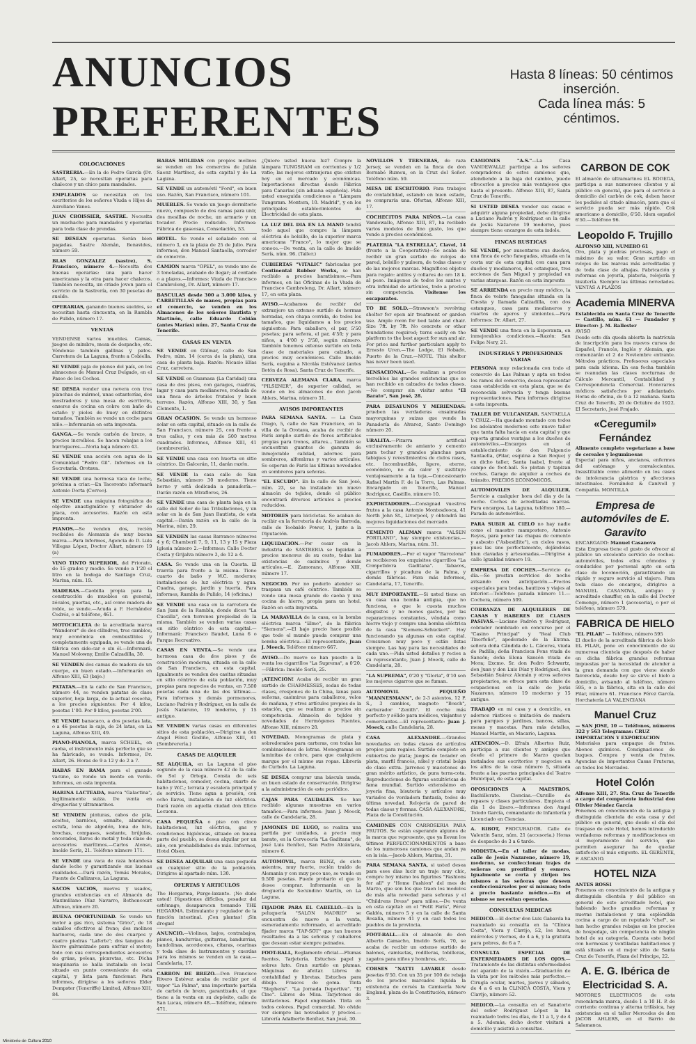ANUNCIOS PREFERENTES
Hasta 8 líneas: 50 céntimos inserción.
Cada línea más: 5 céntimos.
COLOCACIONES
SASTRERIA.—En la de Pedro García (Dr. Allart, 25, se necesitan operarias para chalecos y un chico para mandados.
EMPLEADOS se necesitan en los escritorios de los señores Viuda e Hijos de Aureliano Yanes.
JUAN CROISSIER, SASTRE. Necesita un muchacho para mandados y operarias para toda clase de prendas.
SE DESEAN operarias. Serán bien pagadas. Sastre Alemán, Benavides, número 59.
BLAS GONZALEZ (sastre), S. Francisco, número 4.—Necesita dos buenas operarias: una para hacer americanas y la otra para hacer chalecos. También necesita, un criado joven para el servicio de la Sastrería, con 30 pesetas de sueldo.
OPERARIAS, ganando buenos sueldos, se necesitan hasta cincuenta, en la Rambla de Pulido, número 17.
VENTAS
VENDENSE varios muebles. Camas, juegos de mimbre, mesa de despacho, etc. Véndense también gallinas y patos. Carretera de La Laguna, frente a Cobiella.
SE VENDE paja de pienso del país, en los almacenes de Manuel Cruz Delgado, en el Paseo de los Coches.
SE DESEA vender una nevera con tres planchas de mármol, unas estanterías, dos mostradores y una mesa de escritorio, enseres de cocina en cobre con baño de estaño y pieles de buey en distintos tamaños. También se vende un coche para niño.—Informarán en esta imprenta.
GANGA.—Se vende carbón de brezo, a precios increíbles. Se hacen rebajas a los burriqueros.—Noria baja número 43.
SE VENDE una acción con agua de la Comunidad "Pedro Gil". Informes en la Secretaría. Orotava.
SE VENDE una hermosa vaca de leche, próxima a criar.—En Tacoronte informará Antonio Dorta (Correo).
SE VENDE una máquina fotográfica de objetivo anastigmático y obturador de placa, con accesorios. Razón en esta imprenta.
PIANOS.—Se venden dos, recién recibidos de Alemania de muy buena marca.—Para informes, Agencia de D. Luis Villegas López, Doctor Allart, número 19 (a)
VINO TINTO SUPERIOR, del Priorato, de 15 grados y medio. Se vende a 1'20 el litro en la bodega de Santiago Cruz, Marina, núm. 19.
MADERAS.—Caobilla propia para la construcción de muebles en general, zócalos, puertas, etc., así como madera de roble, se vende.—Acuda a F. Hernández Cedrés, o al teléfono, 461.
MOTOCICLETA de la acreditada marca "Wanderer" de dos cilindros, tres cambios, muy económica en combustibles y completamente equipada, se vende una de fábrica con side-car o sin él.—Informará, Manuel Molowny, Emilio Calzadilla, 30.
SE VENDEN dos camas de madera de un cuerpo, en buen estado.—Informarán en Alfonso XIII, 63 (bajo.)
PATATAS.—En la calle de San Francisco, número 44, se venden patatas de clase superior, hoja larga, de la actual cosecha, a los precios siguientes: Por 4 kilos, pesetas 1'00. Por 9 kilos, pesetas 2'00.
SE VENDE banacaco, a dos pesetas lata, o a 46 pesetas la caja, de 24 latas, en La Laguna, Alfonso XIII, 49.
PIANO-PIANOLA, marca SCHEEL, en caoba, el instrumento más perfecto que se ha fabricado, se vende. Informes, Dr. Allart, 26. Horas de 9 a 12 y de 2 a 7.
HABAS EN RAMA para el ganado vacuno, se vende un monte en verde. Informes, en esta imprenta.
HARINA LACTEADA, marca "Galactina", legítimamente suiza. De venta en droguerías y ultramarinos.
SE VENDEN pinturas, cabos de pila, aceites, barnices, esmalte, alambres, estufa, lona de algodón, lona de hilo, brochas, compases, sestante, brújulas, encerados, llaves de metal y toda clase de accesorios marítimos.—Carlos Alonso, Imeldo Serís, 21. Teléfono número 171.
SE VENDE una vaca de raza holandesa dando leche y garantizando sus buenas cualidades.—Dará razón, Tomás Morales, Fuente de Cañizares, La Laguna.
SACOS VACIOS, nuevos y usados, grandes existencias en el Almacén de Maximiliano Díaz Navarro, Bethencourt Alfonso, número 20.
BUENA OPORTUNIDAD. Se vende un motor a gas rico, sistema "Grice", de 18 caballos efectivos al freno; dos molinos harineros, cada uno de dos cuarpos y cuatro piedras "Laferte"; dos tanques de hierro galvanizado para enfriar el motor; todo con sus correspondientes accesorios de grúas, poleas, picaretas, etc. Dicha maquinaria se halla instalada en local situado en punto conveniente de esta capital, y lista para funcionar. Para informes, dirigirse a los señores Elder Dempster (Teneriffe) Limited, Alfonso XIII, 84.
HABAS MOLIDAS con propios molinos se venden en los comercios de Julián Saenz Martínez, de esta capital y de La Laguna.
SE VENDE un automóvil "Ford", en buen uso. Razón, San Francisco, número 101.
MUEBLES. Se vende un juego dormitorio nuevo, compuesto de dos camas para unir, dos mesillas de noche, un armario y un tocador. Precio reducido. Informes: Fábrica de gaseosas, Consolación, 53.
HOTEL. Se vende el señalado con el número 3, en la plaza de 25 de Julio. Para informes, don Manuel Santaella, corredor de comercio.
CAMION marca "OPEL", se vende uno de 3 toneladas, acabado de llegar; al contado o a plazos.—Informes: Viuda de Francisco Cambreleng, Dr. Allart, número 17.
BASCULAS desde 300 a 3.000 kilos, y CARRETILLAS de manos, propias para el comercio, se venden en los Almacenes de los señores Bautista y Martinón, calle Eduardo Cobián (antes Marías) núm. 27, Santa Cruz de Tenerife.
CASAS EN VENTA
SE VENDE en Güímar, calle de San Pedro, núm. 14 (cerca de la plaza), una casa de planta baja. Razón: Nicasio Elías Cruz, carretera.
SE VENDE en Guamasa (La Caridad) una casa de dos pisos, con garages, cuadras, lagar y casa para medianeros, rodeada de una finca de árboles frutales y buen terreno. Razón, Alfonso XIII, 30, y San Clemente, 1.
GRAN OCASION. Se vende un hermoso solar en esta capital, situado en la calle de San Francisco, número 25, con frente a tres calles, y con más de 500 metros cuadrados. Informes, Alfonso XIII, 41 (sombrerería).
SE VENDE una casa con huerta en sitio céntrico. En Galcerán, 11, darán razón.
SE VENDE la casa calle de San Sebastián, número 30 moderno. Tiene horno y está dedicada a panadería.—Darán razón en Miraflores, 26.
SE VENDE una casa de planta baja en la calle del Señor de las Tribulaciones, y un solar en la de San Juan Bautista, de esta capital.—Darán razón en la calle de la Marina, núm. 29.
SE VENDEN las casas Barranco números 4 y 6; Chamberil 7, 9, 11, 13 y 15 y Plaza Iglesia número 2.—Informes: Calle Doctor Costa y Grijalva número 3, de 12 a 4.
CASA. Se vende una en la Cuesta. El tranvía para frente a la misma. Tiene cuarto de baño y W.C. moderno; instalaciones de luz eléctrica y agua. Cuadra, garage, jardín y huerta. Para informes, Rambla de Pulido, 14 (oficina.)
SE VENDE una casa en la carretera de San Juan de la Rambla, donde dicen "La Cuesilla", con terrenos propiedad de la misma. También se venden varias casas en sitio céntrico de esta capital.—Informará: Francisco Baudet, Luna 6 o Parque Recreativo.
CASAS EN VENTA.—Se vende una hermosa casa de dos pisos y de construcción moderna, situada en la calle de San Francisco, en esta capital. Igualmente se venden dos casitas situadas en sitio céntrico de esta población, muy propias para negocios de ventas, en 7.500 pesetas cada una de las dos últimas.—Para informes y demás pormenores, Luciano Padrón y Rodríguez, en la calle de Jesús Nazareno, 19 moderno, y 15 antiguo.
SE VENDEN varias casas en diferentes sitios de esta población.—Dirigirse a don Angel Pérez Godiño, Alfonso XIII, 41 (Sombrerería.)
CASAS DE ALQUILER
SE ALQUILA, en La Laguna el piso segundo de la casa número 42 de la calle de Sol y Ortega. Consta de seis habitaciones, comedor, cocina, cuarto de baño y W.C.; terraza y escalera principal y de servicio. Tiene agua a presión, con ocho llaves, instalación de luz eléctrica. Dará razón en aquella ciudad don Elicio Lecuona.
CASA PEQUEÑA o piso con cinco habitaciones, luz eléctrica, gas y condiciones higiénicas, situado en buena parte del pueblo, se desea alquilar por un año, con probabilidades de más. Informes, Hotel Olsen.
SE DESEA ALQUILAR una casa pequeña en cualquier sitio de la población. Dirigirse al apartado núm. 130.
OFERTAS Y ARTICULOS
The Hergarma, Purgo-laxante. ¡No dude usted! Digestiones difíciles, pesadez del estómago, desaparecen tomando THE HEGARMA. Estimulante y regulador de la función intestinal. ¡Con plantas! ¡Sin drogas!
ANUNCIO.—Violines, bajos, contrabajos, pianos, bandurrias, guitarras, bandurrias, bandolinas, acordeones, cítaras, ocarinas y toda clase de instrumentos y cuerdas para los mismos se venden en la casa.—Candelaria, 17.
CARBON DE BREZO.—Don Francisco Rivero Estévez acaba de recibir por el vapor "La Palma", una importante partida de carbón de brezo, garantizado, el que tiene a la venta en su depósito, calle de San Lucas, número 48.—Teléfono, número 471.
¿Quiere usted buena luz? Compre la lámpara TUNGSRAM en corrientes y 1/2 vatio; las mejores extranjeras que existen hoy en el mercado y económicas. Importaciones directas desde Fábrica para Canarias (sin aduana española). Pida usted enseguida condiciones a "Lámpara Tungsram. Montera, 10. Madrid", y en los principales establecimientos de Electricidad de esta plaza.
LA LUZ DEL DIA EN LA MANO tendrá todo aquel que compre la lámpara eléctrica de bolsillo, de la superior marca americana "Franco", lo mejor que se conoce.—De venta, en la calle de Imeldo Serís, núm. 96. (Taller.)
CUBIERTAS "VITALIC" fabricadas por Continental Rubber Works, se han recibido a precios baratísimos.—Para informes, en las Oficinas de la Viuda de Francisco Cambreleng, Dr. Allart, número 17, en esta plaza.
AVISO.—Acabamos de recibir del extranjero un extenso surtido de hormas herradas, con chapa corrida, de todos los tamaños, que liquidamos a los precios siguientes: Para caballero, el par, 5'50 pesetas; para señora, el par, 4'50; y para niños, a 4'00 y 3'50, según número. También tenemos extenso surtido en toda clase de materiales para calzado, a precios muy económicos. Calle Imeldo Serís, esquina a Nicolás Estévanez (antes Botón de Rosa). Santa Cruz de Tenerife.
CERVEZA ALEMANA CLARA, marca "PILSENER", de superior calidad, se vende en los almacenes de don Jacob Ahlers, Marina, número 31.
AVISOS IMPORTANTES
PARA SEMANA SANTA. — La Casa Drago, 5, calle de San Francisco, en la villa de la Orotava, acaba de recibir de París amplio surtido de flores artificiales propias para tronos, altares... También se encuentran guantes de gamuza de inmejorable calidad, adornos para sombreros, alfombras y varios artículos. Se esperan de París las últimas novedades en sombreros para señoras.
"EL ESCUDO". En la calle de San José, núm. 23, se ha instalado un nuevo almacén de tejidos, donde el público encontrará diversos artículos a precios reducidos.
MOTORES para bicicletas. Se acaban de recibir en la ferretería de Andrés Barreda, calle de Teobaldo Power, 1, junto a la Diputación.
LIQUIDACION.—Por cesar en la industria de SASTRERIA se liquidan a precios menores de su costo, todas las existencias de casimires y demás artículos.—E. Zamorano, Alfonso XIII, número 17.
NEGOCIO. Por no poderlo atender se traspasa un café céntrico. También se vende una mesa grande de caoba y una cocina de hierro, propia para un hotel. Razón en esta imprenta.
LA MARAVILLA de la casa, es la bomba eléctrica marca "Elmo", de la fábrica "Siemens".—El bajo precio hace posible que todo el mundo pueda comprar una bomba eléctrica.—El representante, Juan J. Moeck. Teléfono número 667.
AVISO.—De nuevo se han puesto a la venta los cigarrillos "La Suprema", a 0'20.—Fábrica: Imeldo Serís, 25.
¡ATENCION! Acaba de recibir un gran surtido de CHARMESSES, sedas de todas clases, crespones de la China, lanas para señoras, casimires para caballeros, velos de mañana, y otros artículos propios de la estación, que se realizan a precios sin competencia. Almacén de tejidos y novedades de Hermógenes Fuentes, Alfonso XIII, número 20.
NOVEDAD. Monogramas de plata y sobredorados para carteras, con todas las combinaciones de letras. Monogramas en laminitas de cobre, para que cualquiera marque por el mismo sus ropas. Librería de Curbelo. La Laguna.
SE DESEA comprar una báscula usada, en buen estado de conservación. Dirigirse a la administración de este periódico.
CAJAS PARA CAUDALES. Se han recibido algunas muestras en varios tamaños.—Para informes: Juan J. Moeck, calle de Candelaria, 28.
JAMONES DE LUGO, se realiza una partida por unidades, a precio muy barato, en la Cervecería "La Gaditana", de José Luis Benítez, San Pedro Alcántara, número 6.
AUTOMOVIL, marca BENZ, de siete asientos, muy fuerte, recién traído de Alemania y con muy poco uso, se vende en 9.500 pesetas. Puede probarlo el que lo desee comprar. Informarán en la droguería de Secundino Martín, en La Laguna.
FIJADOR PARA EL CABELLO.—En la peluquería "SALON MADRID" se encuentra de nuevo a la venta, esmeradamente reformado, el acreditado fijador marca "TAP-SOT" que tan buenos resultados da a las señoras y caballeros que desean estar siempre peinados.
FOOT-BALL, Reglamento oficial.—Plumas fuentes. Tarjetería. Estuches papel y sobres luto. Gran surtido en plumas. Máquinas de afeitar. Libros de contabilidad y libretas. Estuches para dibujo. Frascos de goma. Tinta "Stephens". "La Jornada Deportiva". "El Cine". Libros de Misa. Tarjetones de invitaciones. Papel engomado. Tinta en todos colores. Papel comercial. No olvide ver siempre las novedades y precios.—Librería Adalberto Benítez, San José, 30.
NOVILLOS Y TERNERAS, de raza Jersey, se venden en la finca de don Bernabé Rumeu, en la Cruz del Señor. Teléfono núm. 59.
MESA DE ESCRITORIO. Para trabajos de contabilidad, estando en buen estado, se compraría una. Ofertas, Alfonso XIII, 17.
COCHECITOS PARA NIÑOS.—La casa Vandewalle, Alfonso XIII, 87, ha recibido varios modelos de fino gusto, los que vende a precios económicos.
PLATERIA "LA ESTRELLA", Clavel, 14 (frente a la Cooperativa)—Se acaba de recibir un gran surtido de relojes de pared, bolsillo y pulsera, de todas clases y de las mejores marcas. Magníficos objetos para regalo: anillos y collares de oro 18 k. al peso. Imágenes de todos los santos y otra infinidad de artículos, todo a precios sin competencia. Visítense los escaparates.
TO BE SOLD.—Strawson's revolving shelter for open air treatment or garden use. Ample room for bed table and chair. Size 7ft. by 7ft. No concrete or other foundations required; turns easily on the platform to the best aspect for sun and air. For price and further particulars apply to Ernesto Uren.—The Lodge, El Robado, Puerto de la Cruz.—NOTE. This shelter has never been used.
SENSACIONAL.—Se realizan a precios increíbles las grandes existencias que se han recibido en calzados de todas clases.—No comprar sin visitar antes "El Barato", San José, 28.
PARA DESAYUNOS Y MERIENDAS: prueben las verdaderas ensaimadas mayorquinas y suizas que vende la Panadería de Alvarez, Santo Domingo número 20.
URALITA.—Pizarra artificial exclusivamente de amianto y cemento para techar y grandes planchas para tabiques y revestimientos de cielos rasos, etc. Incombustible, ligero, eterno, económico, no da calor y sustituye ventajosamente a la teja.—Concesionario Rafael Martín F. de la Torre, Las Palmas. Encargado en Tenerife, Manuel Rodríguez, Castillo, número 10.
EXPORTADORES.—Consignad vuestros frutos a la casa Antonio Montesdeoca, 41 North John St., Liverpool, y obtendrá las mejores liquidaciones del mercado.
CEMENTO ALEMAN marca "ALSEN PORTLAND", hay siempre existencias.—Jacob Ahlers, Marina, núm. 31.
FUMADORES.—Por el vapor "Barcelona" se recibieron los exquisitos cigarrillos "La Competidora Gaditana". Tabacos, cigarrillos y picadura de la Palma, y demás fábricas. Para más informes, Candelaria, 17, Tenerife.
MUY IMPORTANTE.—Si usted tiene en su casa una bomba antigua, que no funciona, o que le cuesta muchos disgustos y no menos gastos, por las reparaciones constantes, véndala como hierro viejo y compre una bomba eléctrica de la casa "Siemens-Schuckert". Hoy funcionando ya algunas en esta capital. Consumen muy poco y están listas siempre. Las hay para las necesidades de cada uno.—Pida usted detalles y recios a su representante, Juan J. Moeck, calle de Candelaria, 28.
"LA SUPREMA", 0'20 y "Gloria", 0'10 son los mejores cigarros que se fuman.
AUTOMOVIL PEQUEÑO "MANNESMANN", de 2-3 asientos, 12 P. S., 3 cambios, magneto "Bosch", carburador "Zenith". El coche más perfecto y sólido para médicos, viajantes y comerciantes.—El representante: Juan J. Moeck, calle Candelaria, 28.
CASA ALEXANDRE.—Grandes novedades en todas clases de artículos propios para regalos. Surtido completo en cubiertos de plata; juegos de tocador en plata, marfil francés, nikel y cristal belga de clase extra. Jarrones y macetones de gran mérito artístico, de pura terra-cota. Reproducciones de figuras escultóricas de fama mundial. Surtido extensísimo en joyería fina, bisutería y artículos muy variados de verdadera fantasía, todos de última novedad. Relojería de pared de todas clases y formas. CASA ALEXANDRE, Plaza de la Constitución.
CAMIONES CON CARROSERIA PARA FRUTOS. Se están esperando algunos de la marca que represento, que ya llevan los últimos PERFECCIONAMIENTOS a base de los numerosos camiones que andan ya en la isla.—Jacob Ahlers, Marina, 31.
PARA SEMANA SANTA, si usted desea para esos días lucir un traje muy chic, compre hoy mismo los figurines "Fashions for all" y "Home Fashion" del mes de Marzo, que son los que traen los modelos de más alta novedad para señoras y el "Childrens Dress" para niños.—De venta en esta capital: en el "Petit París", Pérez Galdós, número 5 y en la calle de Santa Rosalía, número 41 y en casi todos los pueblos de la provincia.
FOOT-BALL.—En el almacén de don Alberto Camacho, Imeldo Serís, 70, se acaba de recibir un extenso surtido de balones, camisetas, rodilleras, tobilleras, zapatos para niños y hombres, etc.
CORSES "NATTI LAVABLE desde pesetas 6'50. Con un 35 por 100 de rebaja de los precios marcados liquida la existencia de corsés la Camisería New England, plaza de la Constitución, número 3.
CAMIONES "A.S."—La Casa VANDEWALLE participa a los señores compradores de estos camiones que, atendiendo a la baja del cambio, puede ofrecerlos a precios más ventajosos que hasta el presente. Alfonso XIII, 87, Santa Cruz de Tenerife.
SI USTED DESEA vender sus casas o adquirir alguna propiedad, debe dirigirse a Luciano Padrón y Rodríguez en la calle de Jesús Nazareno 19 moderno, pues siempre tiene encargos de esta índole.
FINCAS RUSTICAS
SE VENDE, por ausentarse sus dueños, una finca de ocho fanegadas, situada en la costa sur de esta capital, con casa para dueños y medianeros, dos estanques, tres acciones de San Miguel y propiedad en varias atargeas. Razón en esta imprenta
SE ARRIENDA en precio muy módico, la finca de veinte fanegadas situada en la Cuesta y llamada Calzadilla, con dos estanques, casa para medianeros y cuartos de aperos y simientes.—Para informes: Dr. Allart, 27.
SE VENDE una finca en la Esperanza, en inmejorables condiciones.—Razón: San Felipe Nery, 21.
INDUSTRIAS Y PROFESIONES VARIAS
PERSONA muy relacionada con todo el comercio de Las Palmas y apta en todos los ramos del comercio, desea representar casa establecida en esta plaza, que se de reconocida solvencia y tenga buenas representaciones. Para informes dirigirse a esta imprenta.
TALLER DE VULCANIZAR. SANTAELLA Y CRUZ.—Ha quedado montado con todos los adelantos modernos este nuevo taller que tanta falta hacía en esta capital y que reporta grandes ventajas a los dueños de automóviles.—Encargos en el establecimiento de don Fulgencio Santaella, (Pilar, esquina a San Roque) y en dicho taller, Santa Isabel, frente al campo de foot-ball. Se pintan y tapizan coches. Garage de alquiler a coches de tránsito. PRECIOS ECONOMICOS.
AUTOMOVILES DE ALQUILER. Servicio a cualquier hora del día y de la noche. Coches de acreditadas marcas. Para encargos, La Laguna, teléfono 180.—Parada de automóviles.
PARA SUBIR AL CIELO no hay nadie como el maestro mampostero, Antonio Reyes, para poner las chapas de cemento y asbesto ("Asbestilite"), en cielos rasos, pues las une perfectamente, dejándolas bien clavadas y artesonadas.—Dirigirse a calle Igualdad número 19.
EMPRESA DE COCHES.—Servicio de día.—Se prestan servicios de noche avisando con anticipación.—Precios especiales para bodas, bautizos y viajes al interior.—Teléfono: parada número 11.—Cochera, número 509.
COBRANZA DE ALQUILERES DE CASAS Y HABERES DE CLASES PASIVAS.—Luciano Padrón y Rodríguez, cobrador nombrado en concurso por el "Casino Principal" y "Real Club Tinerfeño", apoderado de la Excma. señora doña Cándida de L. Cáceres, viuda de Padilla; doña Francisca Pons viuda de Sansón; doña Elena Sansón viuda de Mora; Excmo. Sr. don Pedro Schwartz, don Juan y don Luis Díaz y Rodríguez, don Sebastián Suárez Alemán y otros señores propietarios, se ofrece para esta clase de ocupaciones en la calle de Jesús Nazareno, número 19 moderno y 15 antiguo.
TRABAJO en mi casa y a domicilio, en adornos rústicos e imitación de madera para parques y jardines, bancos, sillas, mesas y macetas. Para más detalles, Manuel Martín, en Macario, Laguna.
ATENCION.—D. Efraín Albertos Ruiz, participa a sus clientes y amigos que desde el primero de Marzo quedan instalados sus escritorios y negocios en los altos de la casa número 5, situada frente a las puertas principales del Teatro Municipal, de esta capital.
OPOSICIONES A MAESTROS. Bachillerato. Ciencias.—Cursillo de repasos y clases particulares. Empieza el día 1 de Enero.—Informes don Angel Toledo García, comandante de Infantería y Licenciado en Ciencias.
A. RIBOT, PROCURADOR. Calle de Valentín Sanz, núm. 21 (accesoria.) Horas de despacho de 3 a 6 tarde.
MODISTA.—En el taller de modas, calle de Jesús Nazareno, número 19, moderno, se confeccionan trajes de señoras con prontitud y esmero. Igualmente se corta y dirijen los mismos a las señoras que deseen confeccionárselos por sí mismas; todo a precio bastante módico.—En el mismo se necesitan operarias.
CONSULTAS MEDICAS
MEDICO.—El doctor don Luis Gabarda ha reanudado su consulta en la "Clínica Costa", Viera y Clavijo, 52, los lunes, miércoles y viernes, de 4 a 6, y la gratuita para pobres, de 6 a 7.
CONSULTA ESPECIAL DE ENFERMEDADES DE LOS OJOS.—Tratamiento de las distintas enfermedades del aparato de la visión.—Graduación de la vista por los métodos más perfectos.—Cirugía ocular, martes, jueves y sábados, de 4 a 6 en la CLINICA COSTA, Viera y Clavijo, número 52.
MEDICO.—La consulta en el Sanatorio del señor Rodríguez López la ha reanudado todos los días, de 11 a 1, y de 4 a 5. Además, dicho doctor visitará a domicilio y asistirá a consultas.
CARBON DE COK
El almacén de ultramarinos EL BODEGA, participa a sus numerosos clientes y al público en general, que para el servicio a domicilio del carbón de cok, deben hacer los pedidos al citado almacén, para que el servicio pueda ser más rápido. Cok americano a domicilio, 6'50. Idem español 6'50.—Teléfono 96.
Leopoldo F. Trujillo
ALFONSO XIII, NUMERO 61
Oro, plata y piedras preciosas, pago el máximo de su valor. Gran surtido en relojes de las marcas más acreditadas y de toda clase de alhajas. Fabricación y reformas en joyería, platería, relojería y bisutería. Siempre las últimas novedades. VENTAS A PLAZOS
Academia MINERVA
Establecida en Santa Cruz de Tenerife — Castillo, núm. 61 — Fundador y Director: J. M. Ballester
AVISO
Desde este día queda abierta la matrícula de inscripción para los nuevos cursos de Español, Francés, Inglés y Alemán, que comenzarán el 2 de Noviembre entrante. Métodos prácticos. Profesores especiales para cada idioma. En esa fecha también se reanudan las clases nocturnas de Cálculo Mercantil, Contabilidad y Correspondencia Comercial. Honorarios módicos satisfechos por adelantado. Horas de oficina, de 9 a 12 mañana. Santa Cruz de Tenerife, 20 de Octubre de 1922. El Secretario, José Frajado.
«Ceregumil» Fernández
Alimento completo vegetariano a base de cereales y leguminosas
Especial para niños, ancianos, enfermos del estómago y convalecientes. Insustituible como alimento en los casos de intolerancia gástrica y afecciones intestinales. Fernández & Canivell y Compañía. MONTILLA
Empresa de automóviles de E. Garavito
ENCARGADO: Manuel Casanova
Esta Empresa tiene el gusto de ofrecer al público un excelente servicio de coches-automóviles, todos ellos cómodos y conducidos por personal apto en esta clase de locomoción, garantizando un rápido y seguro servicio al viajero. Para toda clase de encargos, dirigirse a MANUEL CASANOVA, antiguo y acreditado chauffer, en la calle del Doctor Comenge, número 1 (accesoria), o por el teléfono, número 579.
FABRICA DE HIELO
"EL PILAR" — Teléfono, número 595
El dueño de la acreditada fábrica de hielo EL PILAR, pone en conocimiento de su numerosa clientela que después de haber en dicha fábrica grandes reformas impuestas por la necesidad de atender a la gran demanda con que viene siendo favorecida, desde hoy se sirve el hielo a domicilio, avisando al teléfono, número 595, o a la fábrica, sita en la calle del Pilar, número 61. Francisco Pérez García. Horchatería LA VALENCIANA
Manuel Cruz
— SAN JOSE, 10 — Teléfonos, números 322 y 563 Telegramas: CRUZ
IMPORTACION Y EXPORTACION
Materiales para empaque de frutos. Abonos químicos. Consignaciones de buques. Compra y venta de frutos. Agencias de importantes Casas Fruteras, en todos los Mercados.
Hotel Colón
Alfonso XIII, 27. Sta. Cruz de Tenerife a cargo del competente industrial don Olivier Méndez García
Ponemos en conocimiento de la antigua y distinguida clientela de esta casa y del público en general, que desde el día del traspaso de este Hotel, hemos introducido verdaderas reformas y modificaciones en el mejoramiento del servicio, que permiten asegurar ha de quedar satisfecho el más exigente. EL GERENTE, P. ASCANIO.
HOTEL NIZA
ANTES ROSSI
Ponemos en conocimiento de la antigua y distinguida clientela y del público en general de este acreditado hotel, que habiendo hecho grandes reformas y nuevas instalaciones y una espléndida cocina a cargo de un reputado "chef", se han hecho grandes rebajas en los precios de hospedaje, sin competencia de ningún hotel de su categoría. Cuenta este hotel con hermosas y ventiladas habitaciones y está situado en el mejor sitio de Santa Cruz de Tenerife, Plaza del Príncipe, 22.
A. E. G. Ibérica de Electricidad S. A.
MOTORES ELECTRICOS de esta renombrada marca, desde 1 a 10 H. P. de corriente continua y alterna trifásica, hay existencias en el taller Mercedes de don JACOB AHLERS, en el Barrio de Salamanca.
Ministerio de Cultura 2010